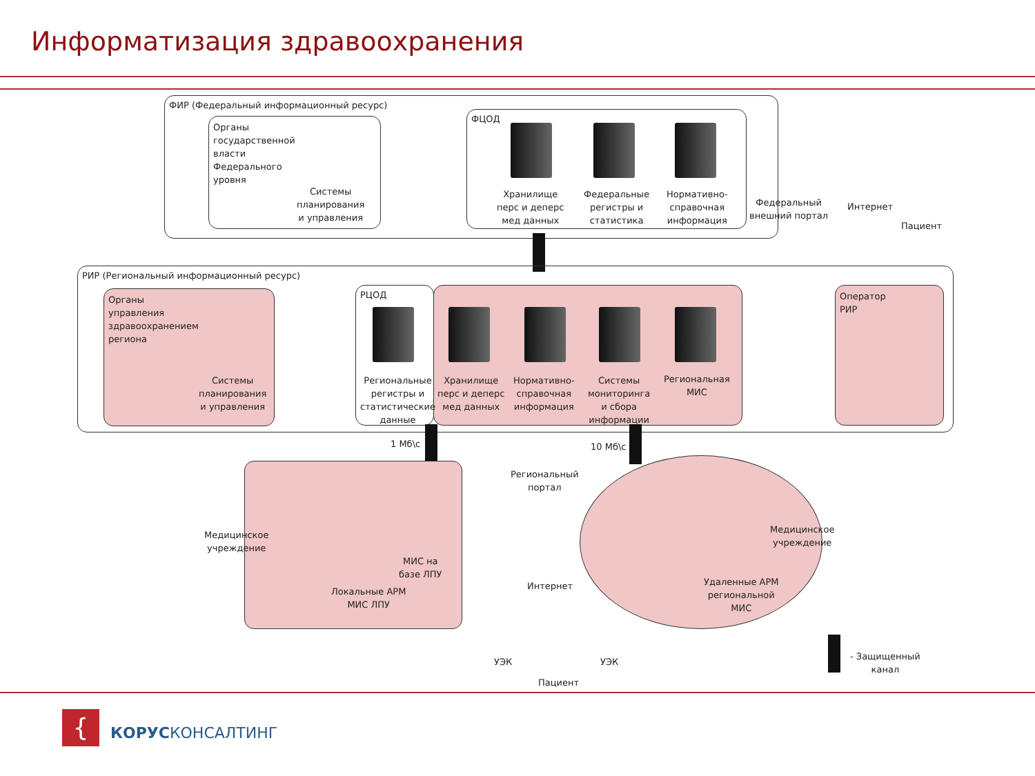Информатизация здравоохранения
ФИР (Федеральный информационный ресурс)
Органы
государственной
власти
Федерального
уровня
Системы
планирования
и управления
ФЦОД
Хранилище
перс и деперс
мед данных
Федеральные
регистры и
статистика
Нормативно-
справочная
информация
Федеральный
внешний портал
Интернет
Пациент
РИР (Региональный информационный ресурс)
Органы
управления
здравоохранением
региона
Системы
планирования
и управления
РЦОД
Региональные
регистры и
статистические
данные
Хранилище
перс и деперс
мед данных
Нормативно-
справочная
информация
Системы
мониторинга
и сбора
информации
Региональная
МИС
Оператор
РИР
1 Мб\с 10 Мб\с
Медицинское
учреждение
МИС на
базе ЛПУ
Локальные АРМ
МИС ЛПУ
Региональный
портал
Интернет
Медицинское
учреждение
Удаленные АРМ
региональной
МИС
УЭК УЭК
Пациент
- Защищенный
канал
{ КОРУСКОНСАЛТИНГ